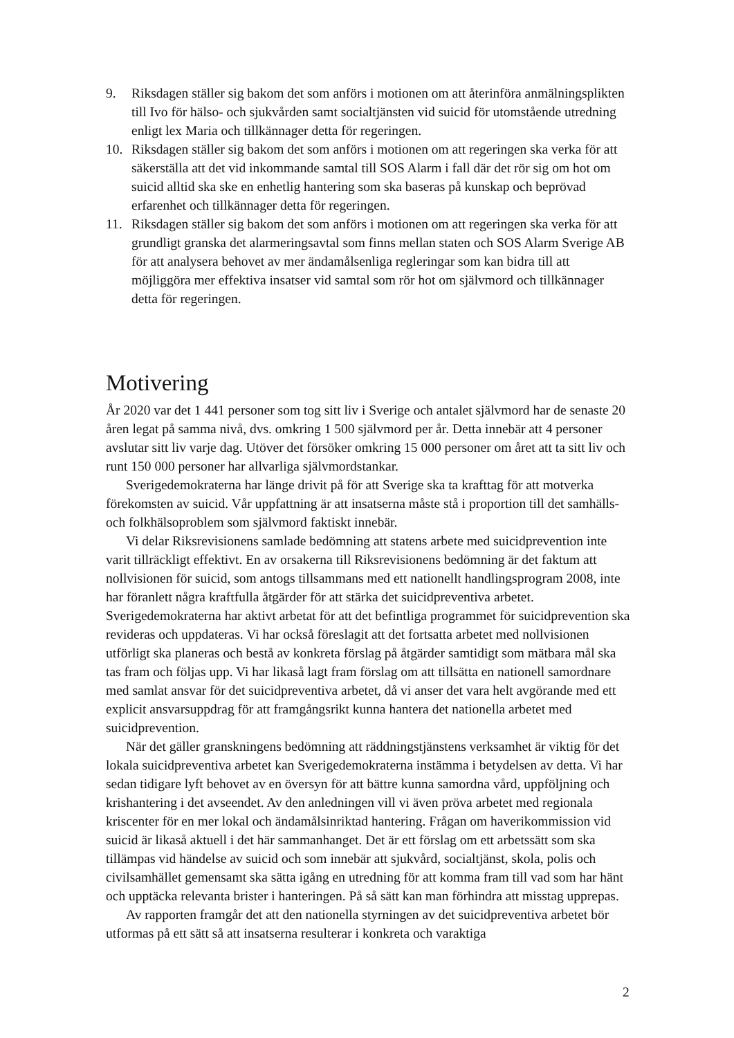9. Riksdagen ställer sig bakom det som anförs i motionen om att återinföra anmälningsplikten till Ivo för hälso- och sjukvården samt socialtjänsten vid suicid för utomstående utredning enligt lex Maria och tillkännager detta för regeringen.
10. Riksdagen ställer sig bakom det som anförs i motionen om att regeringen ska verka för att säkerställa att det vid inkommande samtal till SOS Alarm i fall där det rör sig om hot om suicid alltid ska ske en enhetlig hantering som ska baseras på kunskap och beprövad erfarenhet och tillkännager detta för regeringen.
11. Riksdagen ställer sig bakom det som anförs i motionen om att regeringen ska verka för att grundligt granska det alarmeringsavtal som finns mellan staten och SOS Alarm Sverige AB för att analysera behovet av mer ändamålsenliga regleringar som kan bidra till att möjliggöra mer effektiva insatser vid samtal som rör hot om självmord och tillkännager detta för regeringen.
Motivering
År 2020 var det 1 441 personer som tog sitt liv i Sverige och antalet självmord har de senaste 20 åren legat på samma nivå, dvs. omkring 1 500 självmord per år. Detta innebär att 4 personer avslutar sitt liv varje dag. Utöver det försöker omkring 15 000 personer om året att ta sitt liv och runt 150 000 personer har allvarliga självmordstankar.
Sverigedemokraterna har länge drivit på för att Sverige ska ta krafttag för att motverka förekomsten av suicid. Vår uppfattning är att insatserna måste stå i proportion till det samhälls- och folkhälsoproblem som självmord faktiskt innebär.
Vi delar Riksrevisionens samlade bedömning att statens arbete med suicidprevention inte varit tillräckligt effektivt. En av orsakerna till Riksrevisionens bedömning är det faktum att nollvisionen för suicid, som antogs tillsammans med ett nationellt handlingsprogram 2008, inte har föranlett några kraftfulla åtgärder för att stärka det suicidpreventiva arbetet. Sverigedemokraterna har aktivt arbetat för att det befintliga programmet för suicidprevention ska revideras och uppdateras. Vi har också föreslagit att det fortsatta arbetet med nollvisionen utförligt ska planeras och bestå av konkreta förslag på åtgärder samtidigt som mätbara mål ska tas fram och följas upp. Vi har likaså lagt fram förslag om att tillsätta en nationell samordnare med samlat ansvar för det suicidpreventiva arbetet, då vi anser det vara helt avgörande med ett explicit ansvarsuppdrag för att framgångsrikt kunna hantera det nationella arbetet med suicidprevention.
När det gäller granskningens bedömning att räddningstjänstens verksamhet är viktig för det lokala suicidpreventiva arbetet kan Sverigedemokraterna instämma i betydelsen av detta. Vi har sedan tidigare lyft behovet av en översyn för att bättre kunna samordna vård, uppföljning och krishantering i det avseendet. Av den anledningen vill vi även pröva arbetet med regionala kriscenter för en mer lokal och ändamålsinriktad hantering. Frågan om haverikommission vid suicid är likaså aktuell i det här sammanhanget. Det är ett förslag om ett arbetssätt som ska tillämpas vid händelse av suicid och som innebär att sjukvård, socialtjänst, skola, polis och civilsamhället gemensamt ska sätta igång en utredning för att komma fram till vad som har hänt och upptäcka relevanta brister i hanteringen. På så sätt kan man förhindra att misstag upprepas.
Av rapporten framgår det att den nationella styrningen av det suicidpreventiva arbetet bör utformas på ett sätt så att insatserna resulterar i konkreta och varaktiga
2